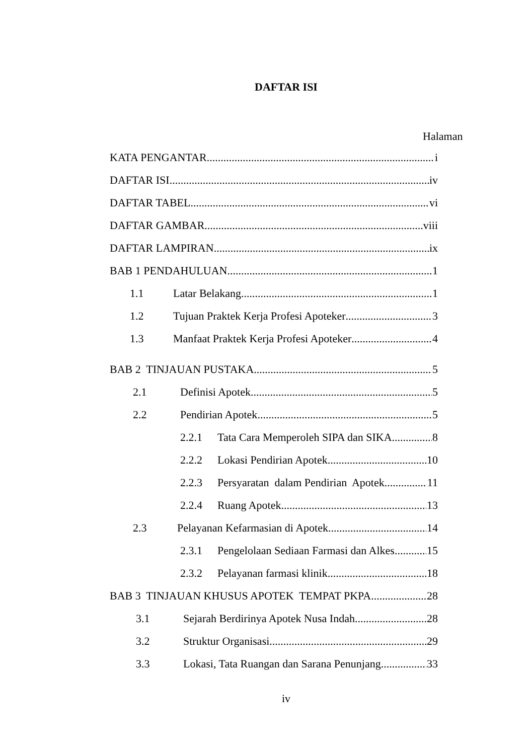DAFTAR ISI
Halaman
KATA PENGANTAR i
DAFTAR ISI iv
DAFTAR TABEL vi
DAFTAR GAMBAR viii
DAFTAR LAMPIRAN ix
BAB 1 PENDAHULUAN 1
1.1 Latar Belakang 1
1.2 Tujuan Praktek Kerja Profesi Apoteker 3
1.3 Manfaat Praktek Kerja Profesi Apoteker 4
BAB 2 TINJAUAN PUSTAKA 5
2.1 Definisi Apotek 5
2.2 Pendirian Apotek 5
2.2.1 Tata Cara Memperoleh SIPA dan SIKA 8
2.2.2 Lokasi Pendirian Apotek 10
2.2.3 Persyaratan dalam Pendirian Apotek 11
2.2.4 Ruang Apotek 13
2.3 Pelayanan Kefarmasian di Apotek 14
2.3.1 Pengelolaan Sediaan Farmasi dan Alkes 15
2.3.2 Pelayanan farmasi klinik 18
BAB 3 TINJAUAN KHUSUS APOTEK TEMPAT PKPA 28
3.1 Sejarah Berdirinya Apotek Nusa Indah 28
3.2 Struktur Organisasi 29
3.3 Lokasi, Tata Ruangan dan Sarana Penunjang 33
iv